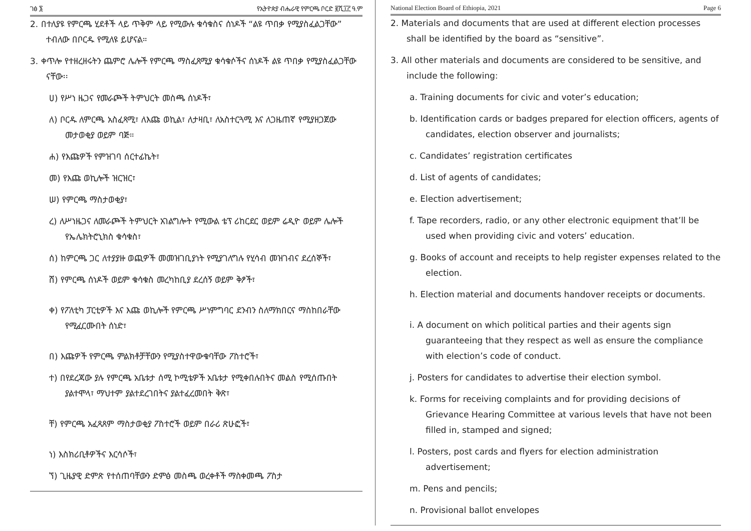ገፅ ፮ የኢትዮጵያ ብሔራዊ የምርጫ ቦርድ ፪ሺ፲፫ ዓ.ም
2. በተለያዩ የምርጫ ሂደቶች ላይ ጥቅም ላይ የሚውሉ ቁሳቁስና ሰነዶች “ልዩ ጥበቃ የሚያስፈልጋቸው” ተብለው በቦርዱ የሚለዩ ይሆናል።
3. ቀጥሎ የተዘረዘሩትን ጨምሮ ሌሎች የምርጫ ማስፈጸሚያ ቁሳቁሶችና ሰነዶች ልዩ ጥበቃ የሚያስፈልጋቸው ናቸው፡፡
ሀ) የሥነ ዜጋና የመራጮች ትምህርት መስጫ ሰነዶች፣
ለ) ቦርዱ ለምርጫ አስፈጻሚ፣ ለእጩ ወኪል፣ ለታዛቢ፣ ለአስተርጓሚ እና ለጋዜጠኛ የሚያዘጋጀው መታወቂያ ወይም ባጅ።
ሐ) የእጩዎች የምዝገባ ሰርተፊኬት፣
መ) የእጩ ወኪሎች ዝርዝር፣
ሠ) የምርጫ ማስታወቂያ፣
ረ) ለሥነዜጋና ለመራጮች ትምህርት አገልግሎት የሚውል ቴፕ ሪከርደር ወይም ሬዲዮ ወይም ሌሎች የኤሌክትሮኒክስ ቁሳቁስ፣
ሰ) ከምርጫ ጋር ለተያያዙ ወጪዎች መመዝገቢያነት የሚያገለግሉ የሂሳብ መዝገብና ደረሰኞች፣
ሸ) የምርጫ ሰነዶች ወይም ቁሳቁስ መረካከቢያ ደረሰኝ ወይም ቅፆች፣
ቀ) የፖለቲካ ፓርቲዎች እና እጩ ወኪሎች የምርጫ ሥነምግባር ደንብን ስለማክበርና ማስከበራቸው የሚፈርሙበት ሰነድ፣
በ) እጩዎች የምርጫ ምልክቶቻቸውን የሚያስተዋውቁባቸው ፖስተሮች፣
ተ) በየደረጃው ያሉ የምርጫ አቤቱታ ሰሚ ኮሚቴዎች አቤቱታ የሚቀበሉበትና መልስ የሚሰጡበት ያልተሞላ፣ ማህተም ያልተደረገበትና ያልተፈረመበት ቅጽ፣
ቸ) የምርጫ አፈጻጸም ማስታወቂያ ፖስተሮች ወይም በራሪ ጽሁፎች፣
ነ) እስክሪቢቶዎችና እርሳሶች፣
ኘ) ጊዜያዊ ድምጽ የተሰጠባቸውን ድምፅ መስጫ ወረቀቶች ማስቀመጫ ፖስታ
National Election Board of Ethiopia, 2021 Page 6
2. Materials and documents that are used at different election processes shall be identified by the board as “sensitive”.
3. All other materials and documents are considered to be sensitive, and include the following:
a. Training documents for civic and voter’s education;
b. Identification cards or badges prepared for election officers, agents of candidates, election observer and journalists;
c. Candidates’ registration certificates
d. List of agents of candidates;
e. Election advertisement;
f. Tape recorders, radio, or any other electronic equipment that’ll be used when providing civic and voters’ education.
g. Books of account and receipts to help register expenses related to the election.
h. Election material and documents handover receipts or documents.
i. A document on which political parties and their agents sign guaranteeing that they respect as well as ensure the compliance with election’s code of conduct.
j. Posters for candidates to advertise their election symbol.
k. Forms for receiving complaints and for providing decisions of Grievance Hearing Committee at various levels that have not been filled in, stamped and signed;
l. Posters, post cards and flyers for election administration advertisement;
m. Pens and pencils;
n. Provisional ballot envelopes